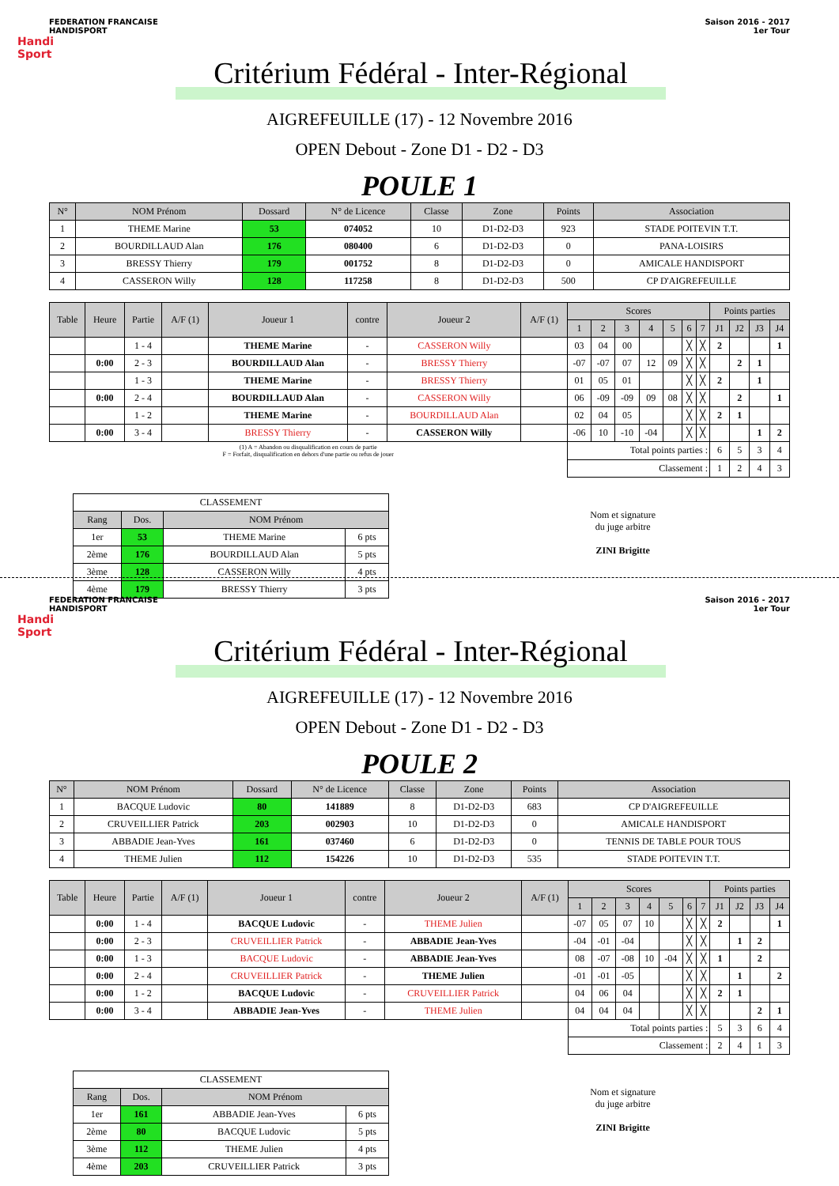FEDERATION FRANCAISE
HANDISPORT
Saison 2016 - 2017
1er Tour
Handi
Sport
Critérium Fédéral - Inter-Régional
AIGREFEUILLE (17) - 12 Novembre 2016
OPEN Debout - Zone D1 - D2 - D3
POULE 1
| N° | NOM Prénom | Dossard | N° de Licence | Classe | Zone | Points | Association |
| --- | --- | --- | --- | --- | --- | --- | --- |
| 1 | THEME Marine | 53 | 074052 | 10 | D1-D2-D3 | 923 | STADE POITEVIN T.T. |
| 2 | BOURDILLAUD Alan | 176 | 080400 | 6 | D1-D2-D3 | 0 | PANA-LOISIRS |
| 3 | BRESSY Thierry | 179 | 001752 | 8 | D1-D2-D3 | 0 | AMICALE HANDISPORT |
| 4 | CASSERON Willy | 128 | 117258 | 8 | D1-D2-D3 | 500 | CP D'AIGREFEUILLE |
| Table | Heure | Partie | A/F (1) | Joueur 1 | contre | Joueur 2 | A/F (1) | Scores | | | | | | | Points parties | | | |
| --- | --- | --- | --- | --- | --- | --- | --- | --- | --- | --- | --- | --- | --- | --- | --- | --- | --- | --- |
| | | | | | | | | 1 | 2 | 3 | 4 | 5 | 6 | 7 | J1 | J2 | J3 | J4 |
| | | 1 - 4 | | THEME Marine | - | CASSERON Willy | | 03 | 04 | 00 | | | ╳ | ╳ | 2 | | | 1 |
| | 0:00 | 2 - 3 | | BOURDILLAUD Alan | - | BRESSY Thierry | | -07 | -07 | 07 | 12 | 09 | ╳ | ╳ | | 2 | 1 | |
| | | 1 - 3 | | THEME Marine | - | BRESSY Thierry | | 01 | 05 | 01 | | | ╳ | ╳ | 2 | | 1 | |
| | 0:00 | 2 - 4 | | BOURDILLAUD Alan | - | CASSERON Willy | | 06 | -09 | -09 | 09 | 08 | ╳ | ╳ | | 2 | | 1 |
| | | 1 - 2 | | THEME Marine | - | BOURDILLAUD Alan | | 02 | 04 | 05 | | | ╳ | ╳ | 2 | 1 | | |
| | 0:00 | 3 - 4 | | BRESSY Thierry | - | CASSERON Willy | | -06 | 10 | -10 | -04 | | ╳ | ╳ | | | 1 | 2 |
| (1) A = Abandon ou disqualification en cours de partie F = Forfait, disqualification en dehors d'une partie ou refus de jouer | | | | | | | | Total points parties : | | | | | | | 6 | 5 | 3 | 4 |
| | | | | | | | | Classement : | | | | | | | 1 | 2 | 4 | 3 |
| CLASSEMENT | | | |
| Rang | Dos. | NOM Prénom | |
| 1er | 53 | THEME Marine | 6 pts |
| 2ème | 176 | BOURDILLAUD Alan | 5 pts |
| 3ème | 128 | CASSERON Willy | 4 pts |
| 4ème | 179 | BRESSY Thierry | 3 pts |
Nom et signature
du juge arbitre
ZINI Brigitte
FEDERATION FRANCAISE
HANDISPORT
Saison 2016 - 2017
1er Tour
Handi
Sport
Critérium Fédéral - Inter-Régional
AIGREFEUILLE (17) - 12 Novembre 2016
OPEN Debout - Zone D1 - D2 - D3
POULE 2
| N° | NOM Prénom | Dossard | N° de Licence | Classe | Zone | Points | Association |
| --- | --- | --- | --- | --- | --- | --- | --- |
| 1 | BACQUE Ludovic | 80 | 141889 | 8 | D1-D2-D3 | 683 | CP D'AIGREFEUILLE |
| 2 | CRUVEILLIER Patrick | 203 | 002903 | 10 | D1-D2-D3 | 0 | AMICALE HANDISPORT |
| 3 | ABBADIE Jean-Yves | 161 | 037460 | 6 | D1-D2-D3 | 0 | TENNIS DE TABLE POUR TOUS |
| 4 | THEME Julien | 112 | 154226 | 10 | D1-D2-D3 | 535 | STADE POITEVIN T.T. |
| Table | Heure | Partie | A/F (1) | Joueur 1 | contre | Joueur 2 | A/F (1) | Scores | | | | | | | Points parties | | | |
| --- | --- | --- | --- | --- | --- | --- | --- | --- | --- | --- | --- | --- | --- | --- | --- | --- | --- | --- |
| | | | | | | | | 1 | 2 | 3 | 4 | 5 | 6 | 7 | J1 | J2 | J3 | J4 |
| | 0:00 | 1 - 4 | | BACQUE Ludovic | - | THEME Julien | | -07 | 05 | 07 | 10 | | ╳ | ╳ | 2 | | | 1 |
| | 0:00 | 2 - 3 | | CRUVEILLIER Patrick | - | ABBADIE Jean-Yves | | -04 | -01 | -04 | | | ╳ | ╳ | | 1 | 2 | |
| | 0:00 | 1 - 3 | | BACQUE Ludovic | - | ABBADIE Jean-Yves | | 08 | -07 | -08 | 10 | -04 | ╳ | ╳ | 1 | | 2 | |
| | 0:00 | 2 - 4 | | CRUVEILLIER Patrick | - | THEME Julien | | -01 | -01 | -05 | | | ╳ | ╳ | | 1 | | 2 |
| | 0:00 | 1 - 2 | | BACQUE Ludovic | - | CRUVEILLIER Patrick | | 04 | 06 | 04 | | | ╳ | ╳ | 2 | 1 | | |
| | 0:00 | 3 - 4 | | ABBADIE Jean-Yves | - | THEME Julien | | 04 | 04 | 04 | | | ╳ | ╳ | | | 2 | 1 |
| | | | | | | | | Total points parties : | | | | | | | 5 | 3 | 6 | 4 |
| | | | | | | | | Classement : | | | | | | | 2 | 4 | 1 | 3 |
| CLASSEMENT | | | |
| Rang | Dos. | NOM Prénom | |
| 1er | 161 | ABBADIE Jean-Yves | 6 pts |
| 2ème | 80 | BACQUE Ludovic | 5 pts |
| 3ème | 112 | THEME Julien | 4 pts |
| 4ème | 203 | CRUVEILLIER Patrick | 3 pts |
Nom et signature
du juge arbitre
ZINI Brigitte